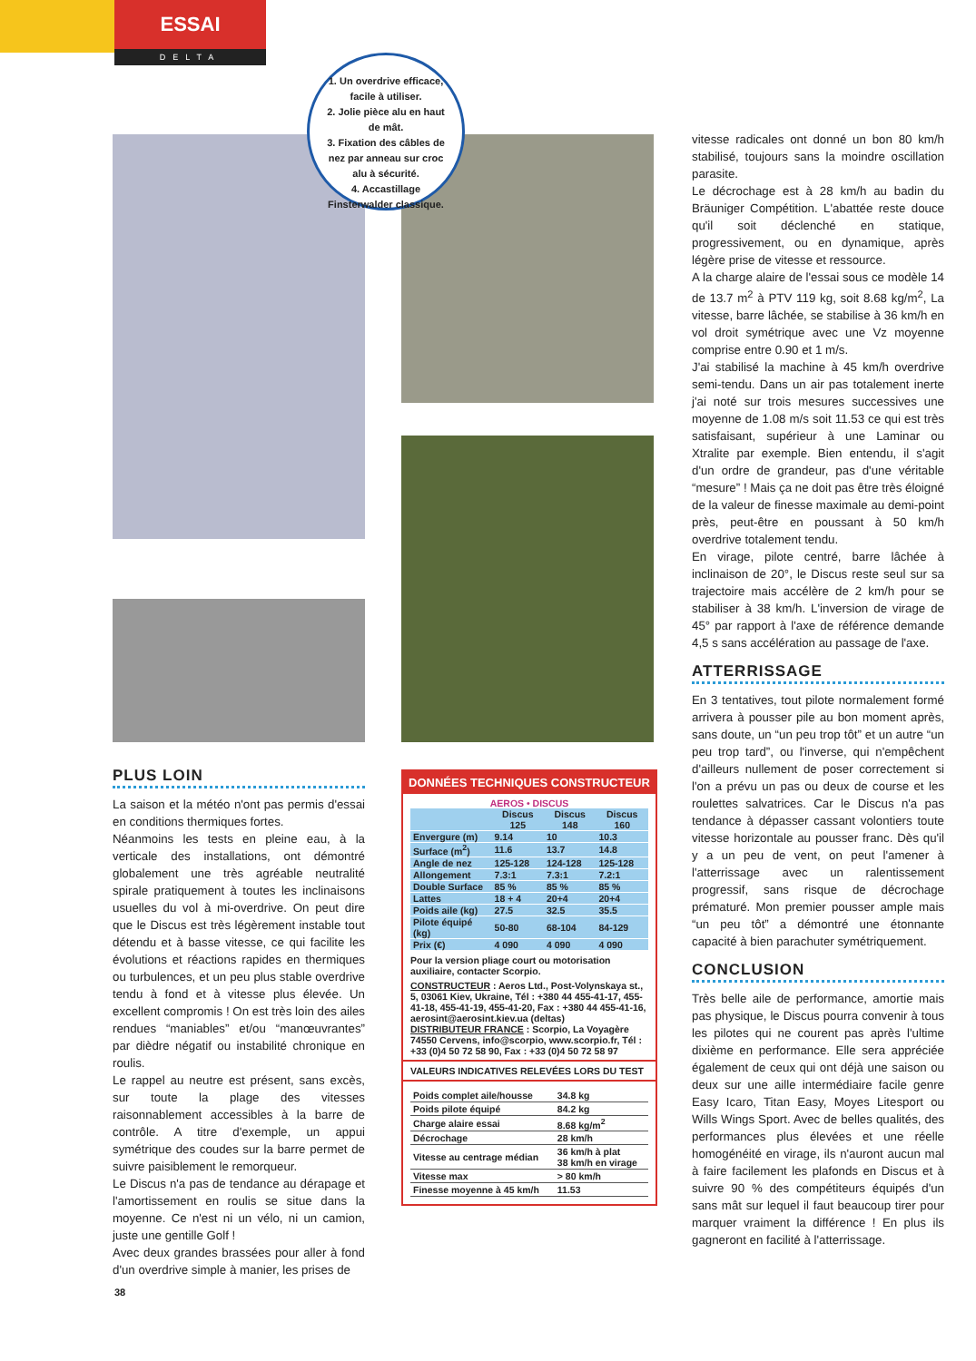ESSAI
DELTA
1. Un overdrive efficace, facile à utiliser.
2. Jolie pièce alu en haut de mât.
3. Fixation des câbles de nez par anneau sur croc alu à sécurité.
4. Accastillage Finsterwalder classique.
PLUS LOIN
La saison et la météo n'ont pas permis d'essai en conditions thermiques fortes.
Néanmoins les tests en pleine eau, à la verticale des installations, ont démontré globalement une très agréable neutralité spirale pratiquement à toutes les inclinaisons usuelles du vol à mi-overdrive. On peut dire que le Discus est très légèrement instable tout détendu et à basse vitesse, ce qui facilite les évolutions et réactions rapides en thermiques ou turbulences, et un peu plus stable overdrive tendu à fond et à vitesse plus élevée. Un excellent compromis ! On est très loin des ailes rendues “maniables” et/ou “manœuvrantes” par dièdre négatif ou instabilité chronique en roulis.
Le rappel au neutre est présent, sans excès, sur toute la plage des vitesses raisonnablement accessibles à la barre de contrôle. A titre d'exemple, un appui symétrique des coudes sur la barre permet de suivre paisiblement le remorqueur.
Le Discus n'a pas de tendance au dérapage et l'amortissement en roulis se situe dans la moyenne. Ce n'est ni un vélo, ni un camion, juste une gentille Golf !
Avec deux grandes brassées pour aller à fond d'un overdrive simple à manier, les prises de
DONNÉES TECHNIQUES CONSTRUCTEUR
AEROS • DISCUS
| | Discus 125 | Discus 148 | Discus 160 |
| --- | --- | --- | --- |
| Envergure (m) | 9.14 | 10 | 10.3 |
| Surface (m<sup>2</sup>) | 11.6 | 13.7 | 14.8 |
| Angle de nez | 125-128 | 124-128 | 125-128 |
| Allongement | 7.3:1 | 7.3:1 | 7.2:1 |
| Double Surface | 85 % | 85 % | 85 % |
| Lattes | 18 + 4 | 20+4 | 20+4 |
| Poids aile (kg) | 27.5 | 32.5 | 35.5 |
| Pilote équipé (kg) | 50-80 | 68-104 | 84-129 |
| Prix (€) | 4 090 | 4 090 | 4 090 |
Pour la version pliage court ou motorisation auxiliaire, contacter Scorpio.
CONSTRUCTEUR : Aeros Ltd., Post-Volynskaya st., 5, 03061 Kiev, Ukraine, Tél : +380 44 455-41-17, 455-41-18, 455-41-19, 455-41-20, Fax : +380 44 455-41-16, aerosint@aerosint.kiev.ua (deltas)
DISTRIBUTEUR FRANCE : Scorpio, La Voyagère 74550 Cervens, info@scorpio, www.scorpio.fr, Tél : +33 (0)4 50 72 58 90, Fax : +33 (0)4 50 72 58 97
VALEURS INDICATIVES RELEVÉES LORS DU TEST
| Poids complet aile/housse | 34.8 kg |
| Poids pilote équipé | 84.2 kg |
| Charge alaire essai | 8.68 kg/m<sup>2</sup> |
| Décrochage | 28 km/h |
| Vitesse au centrage médian | 36 km/h à plat 38 km/h en virage |
| Vitesse max | > 80 km/h |
| Finesse moyenne à 45 km/h | 11.53 |
vitesse radicales ont donné un bon 80 km/h stabilisé, toujours sans la moindre oscillation parasite.
Le décrochage est à 28 km/h au badin du Bräuniger Compétition. L'abattée reste douce qu'il soit déclenché en statique, progressivement, ou en dynamique, après légère prise de vitesse et ressource.
A la charge alaire de l'essai sous ce modèle 14 de 13.7 m<sup>2</sup> à PTV 119 kg, soit 8.68 kg/m<sup>2</sup>, La vitesse, barre lâchée, se stabilise à 36 km/h en vol droit symétrique avec une Vz moyenne comprise entre 0.90 et 1 m/s.
J'ai stabilisé la machine à 45 km/h overdrive semi-tendu. Dans un air pas totalement inerte j'ai noté sur trois mesures successives une moyenne de 1.08 m/s soit 11.53 ce qui est très satisfaisant, supérieur à une Laminar ou Xtralite par exemple. Bien entendu, il s'agit d'un ordre de grandeur, pas d'une véritable “mesure” ! Mais ça ne doit pas être très éloigné de la valeur de finesse maximale au demi-point près, peut-être en poussant à 50 km/h overdrive totalement tendu.
En virage, pilote centré, barre lâchée à inclinaison de 20°, le Discus reste seul sur sa trajectoire mais accélère de 2 km/h pour se stabiliser à 38 km/h. L'inversion de virage de 45° par rapport à l'axe de référence demande 4,5 s sans accélération au passage de l'axe.
ATTERRISSAGE
En 3 tentatives, tout pilote normalement formé arrivera à pousser pile au bon moment après, sans doute, un “un peu trop tôt” et un autre “un peu trop tard”, ou l'inverse, qui n'empêchent d'ailleurs nullement de poser correctement si l'on a prévu un pas ou deux de course et les roulettes salvatrices. Car le Discus n'a pas tendance à dépasser cassant volontiers toute vitesse horizontale au pousser franc. Dès qu'il y a un peu de vent, on peut l'amener à l'atterrissage avec un ralentissement progressif, sans risque de décrochage prématuré. Mon premier pousser ample mais “un peu tôt” a démontré une étonnante capacité à bien parachuter symétriquement.
CONCLUSION
Très belle aile de performance, amortie mais pas physique, le Discus pourra convenir à tous les pilotes qui ne courent pas après l'ultime dixième en performance. Elle sera appréciée également de ceux qui ont déjà une saison ou deux sur une aille intermédiaire facile genre Easy Icaro, Titan Easy, Moyes Litesport ou Wills Wings Sport. Avec de belles qualités, des performances plus élevées et une réelle homogénéité en virage, ils n'auront aucun mal à faire facilement les plafonds en Discus et à suivre 90 % des compétiteurs équipés d'un sans mât sur lequel il faut beaucoup tirer pour marquer vraiment la différence ! En plus ils gagneront en facilité à l'atterrissage.
38